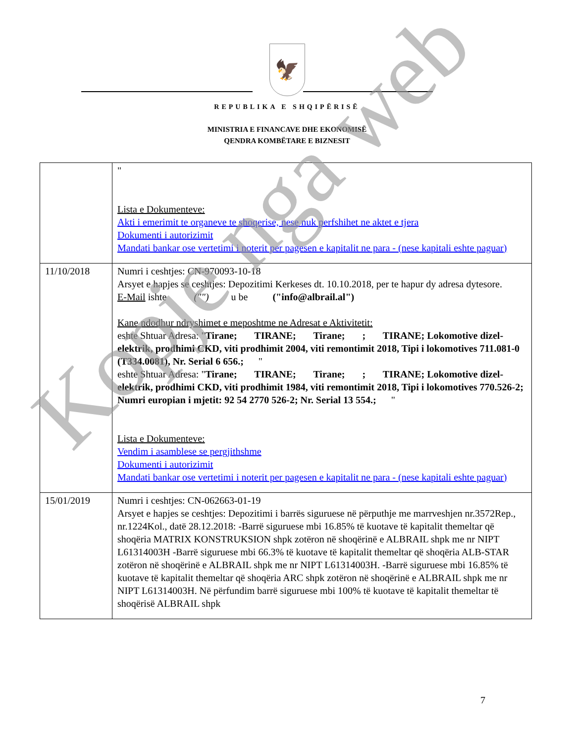🦅
REPUBLIKA E SHQIPËRISË
MINISTRIA E FINANCAVE DHE EKONOMISË
QENDRA KOMBËTARE E BIZNESIT
| | " Lista e Dokumenteve: Akti i emerimit te organeve te shoqerise, nese nuk perfshihet ne aktet e tjera Dokumenti i autorizimit Mandati bankar ose vertetimi i noterit per pagesen e kapitalit ne para - (nese kapitali eshte paguar) |
| 11/10/2018 | Numri i ceshtjes: CN-970093-10-18 Arsyet e hapjes se ceshtjes: Depozitimi Kerkeses dt. 10.10.2018, per te hapur dy adresa dytesore. E-Mail ishte ("") u be ("info@albrail.al") Kane ndodhur ndryshimet e meposhtme ne Adresat e Aktivitetit: eshte Shtuar Adresa: " Tirane; TIRANE; Tirane; ; TIRANE; Lokomotive dizel-elektrik, prodhimi CKD, viti prodhimit 2004, viti remontimit 2018, Tipi i lokomotives 711.081-0 (T334.0081), Nr. Serial 6 656.; " eshte Shtuar Adresa: " Tirane; TIRANE; Tirane; ; TIRANE; Lokomotive dizel-elektrik, prodhimi CKD, viti prodhimit 1984, viti remontimit 2018, Tipi i lokomotives 770.526-2; Numri europian i mjetit: 92 54 2770 526-2; Nr. Serial 13 554.; " Lista e Dokumenteve: Vendim i asamblese se pergjithshme Dokumenti i autorizimit Mandati bankar ose vertetimi i noterit per pagesen e kapitalit ne para - (nese kapitali eshte paguar) |
| 15/01/2019 | Numri i ceshtjes: CN-062663-01-19 Arsyet e hapjes se ceshtjes: Depozitimi i barrës siguruese në përputhje me marrveshjen nr.3572Rep., nr.1224Kol., datë 28.12.2018: -Barrë siguruese mbi 16.85% të kuotave të kapitalit themeltar që shoqëria MATRIX KONSTRUKSION shpk zotëron në shoqërinë e ALBRAIL shpk me nr NIPT L61314003H -Barrë siguruese mbi 66.3% të kuotave të kapitalit themeltar që shoqëria ALB-STAR zotëron në shoqërinë e ALBRAIL shpk me nr NIPT L61314003H. -Barrë siguruese mbi 16.85% të kuotave të kapitalit themeltar që shoqëria ARC shpk zotëron në shoqërinë e ALBRAIL shpk me nr NIPT L61314003H. Në përfundim barrë siguruese mbi 100% të kuotave të kapitalit themeltar të shoqërisë ALBRAIL shpk |
7
Kopje nga web